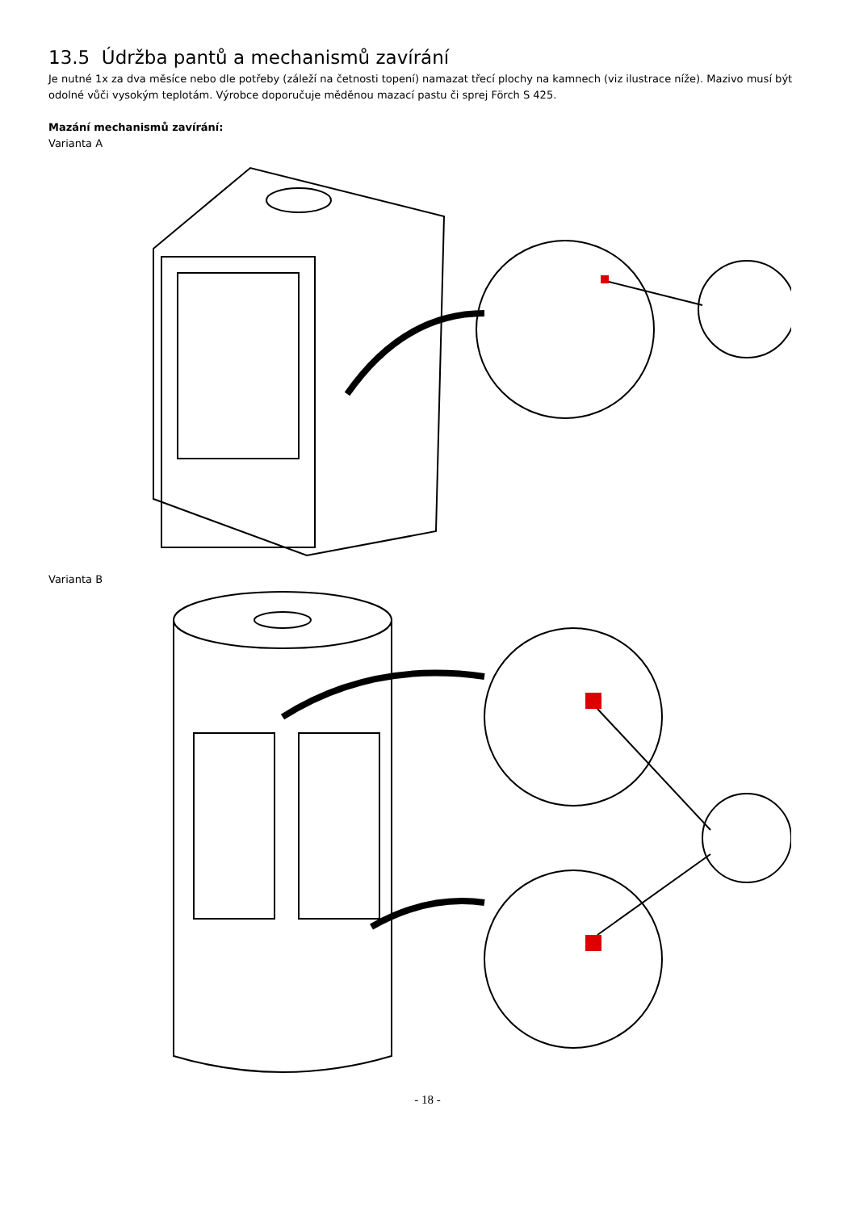13.5 Údržba pantů a mechanismů zavírání
Je nutné 1x za dva měsíce nebo dle potřeby (záleží na četnosti topení) namazat třecí plochy na kamnech (viz ilustrace níže). Mazivo musí být odolné vůči vysokým teplotám. Výrobce doporučuje měděnou mazací pastu či sprej Förch S 425.
Mazání mechanismů zavírání:
Varianta A
Varianta B
- 18 -